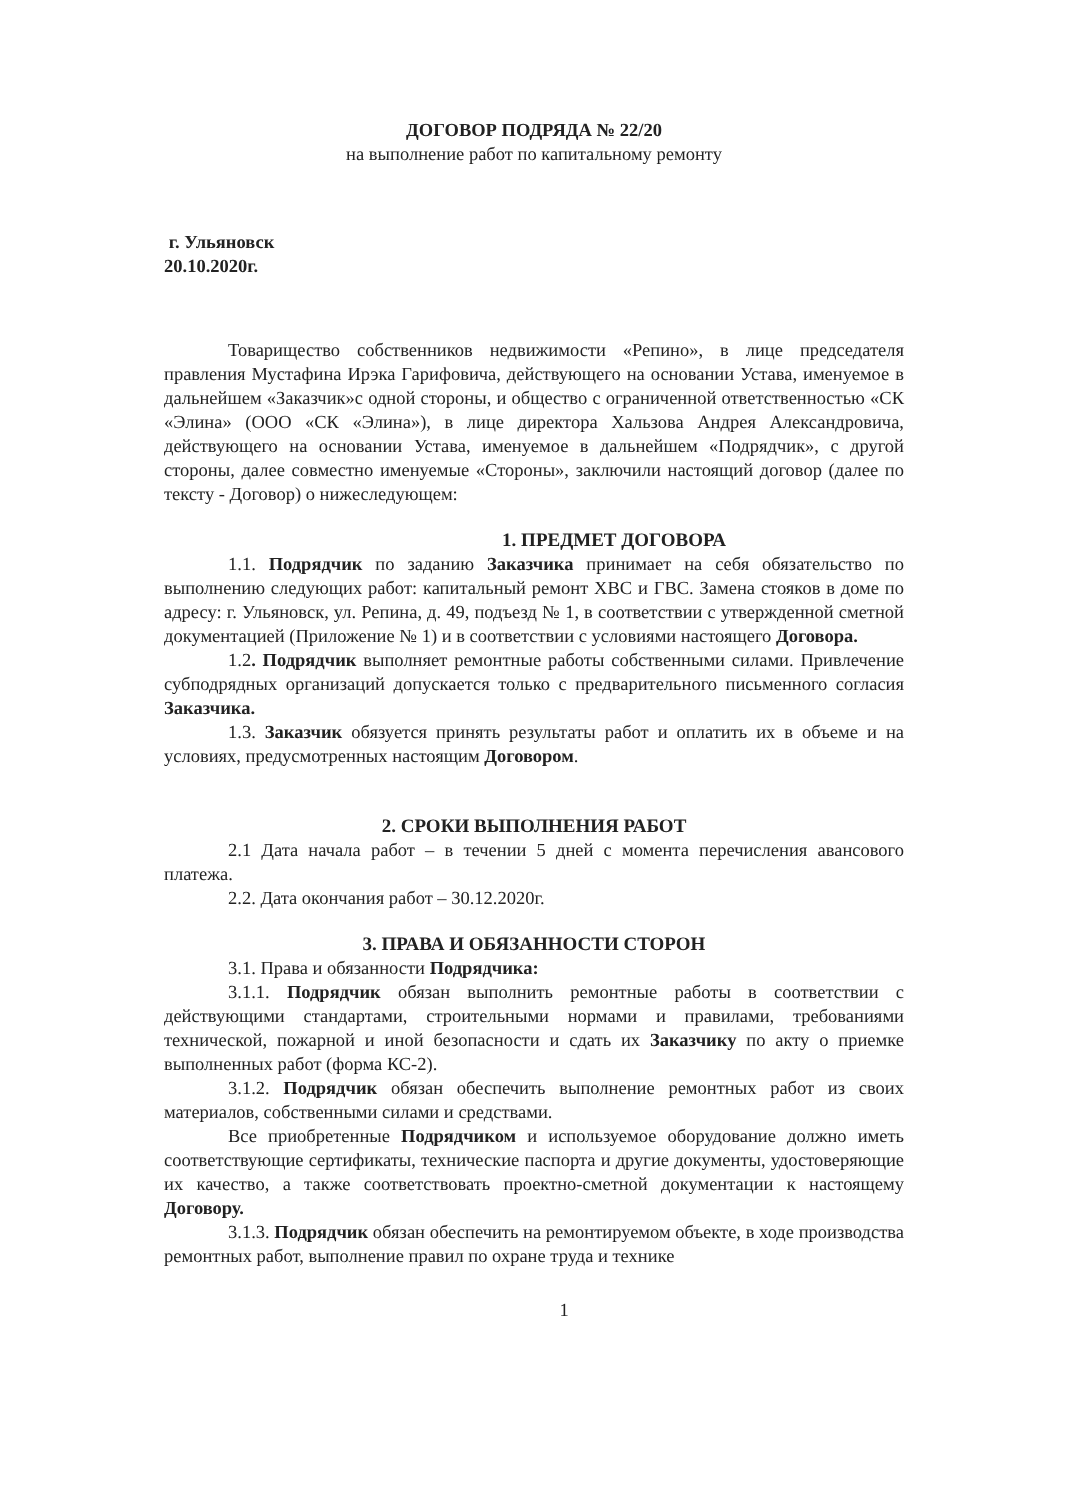ДОГОВОР ПОДРЯДА № 22/20
на выполнение работ по капитальному ремонту
г. Ульяновск
20.10.2020г.
Товарищество собственников недвижимости «Репино», в лице председателя правления Мустафина Ирэка Гарифовича, действующего на основании Устава, именуемое в дальнейшем «Заказчик»с одной стороны, и общество с ограниченной ответственностью «СК «Элина» (ООО «СК «Элина»), в лице директора Хальзова Андрея Александровича, действующего на основании Устава, именуемое в дальнейшем «Подрядчик», с другой стороны, далее совместно именуемые «Стороны», заключили настоящий договор (далее по тексту - Договор) о нижеследующем:
1. ПРЕДМЕТ ДОГОВОРА
1.1. Подрядчик по заданию Заказчика принимает на себя обязательство по выполнению следующих работ: капитальный ремонт ХВС и ГВС. Замена стояков в доме по адресу: г. Ульяновск, ул. Репина, д. 49, подъезд № 1, в соответствии с утвержденной сметной документацией (Приложение № 1) и в соответствии с условиями настоящего Договора.
1.2. Подрядчик выполняет ремонтные работы собственными силами. Привлечение субподрядных организаций допускается только с предварительного письменного согласия Заказчика.
1.3. Заказчик обязуется принять результаты работ и оплатить их в объеме и на условиях, предусмотренных настоящим Договором.
2. СРОКИ ВЫПОЛНЕНИЯ РАБОТ
2.1 Дата начала работ – в течении 5 дней с момента перечисления авансового платежа.
2.2. Дата окончания работ – 30.12.2020г.
3. ПРАВА И ОБЯЗАННОСТИ СТОРОН
3.1. Права и обязанности Подрядчика:
3.1.1. Подрядчик обязан выполнить ремонтные работы в соответствии с действующими стандартами, строительными нормами и правилами, требованиями технической, пожарной и иной безопасности и сдать их Заказчику по акту о приемке выполненных работ (форма КС-2).
3.1.2. Подрядчик обязан обеспечить выполнение ремонтных работ из своих материалов, собственными силами и средствами.
Все приобретенные Подрядчиком и используемое оборудование должно иметь соответствующие сертификаты, технические паспорта и другие документы, удостоверяющие их качество, а также соответствовать проектно-сметной документации к настоящему Договору.
3.1.3. Подрядчик обязан обеспечить на ремонтируемом объекте, в ходе производства ремонтных работ, выполнение правил по охране труда и технике
1